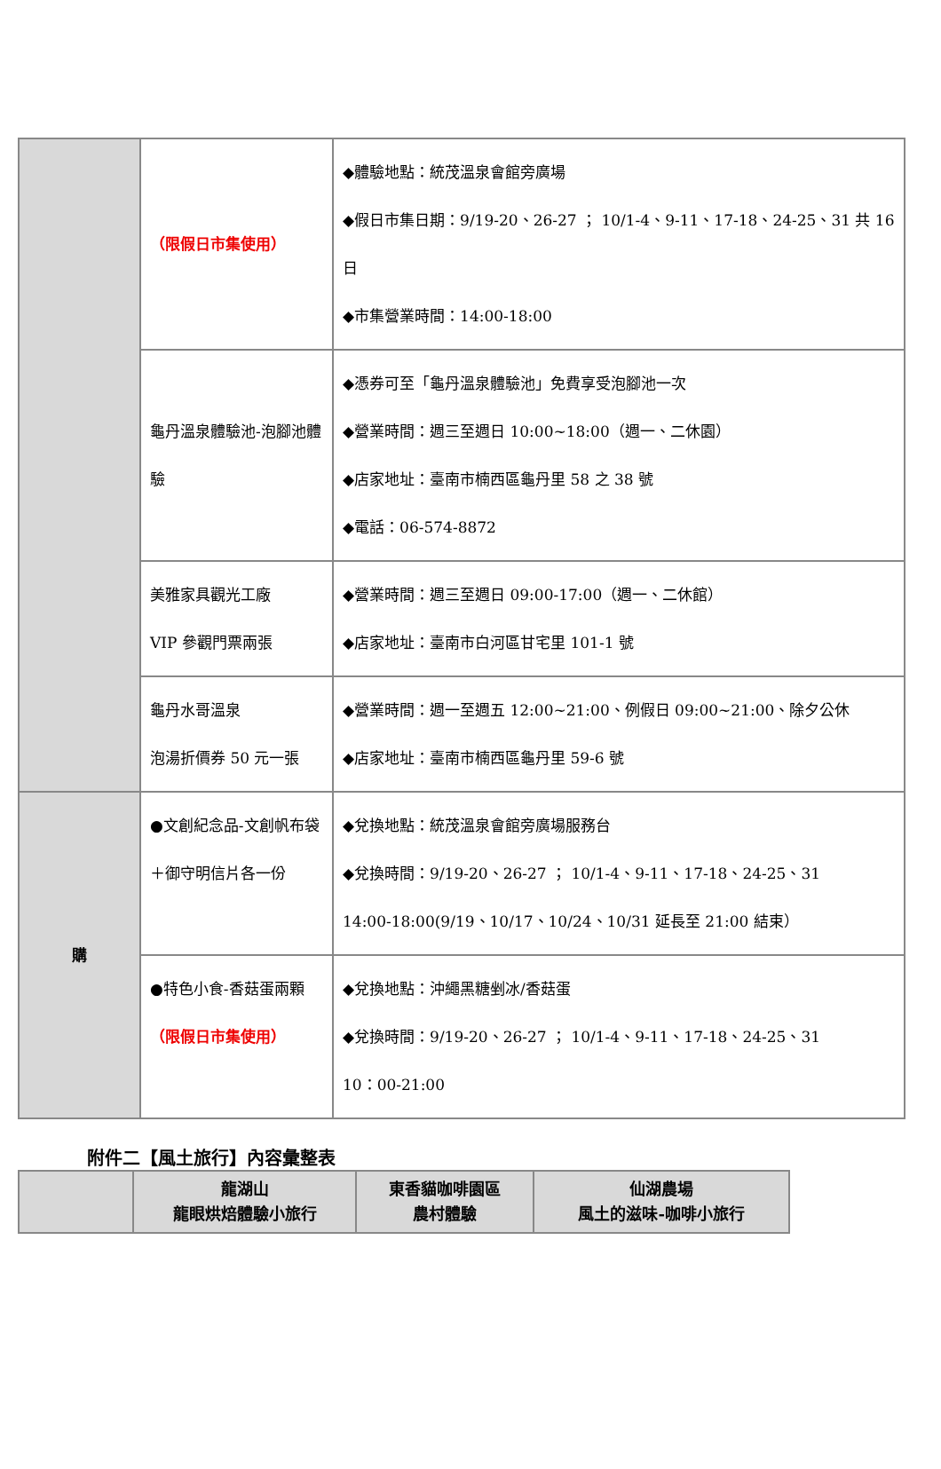| | （限假日市集使用） | ◆體驗地點：統茂溫泉會館旁廣場 ◆假日市集日期：9/19-20、26-27 ； 10/1-4、9-11、17-18、24-25、31 共 16 日 ◆市集營業時間：14:00-18:00 |
| | 龜丹溫泉體驗池-泡腳池體驗 | ◆憑券可至「龜丹溫泉體驗池」免費享受泡腳池一次 ◆營業時間：週三至週日 10:00~18:00（週一、二休園） ◆店家地址：臺南市楠西區龜丹里 58 之 38 號 ◆電話：06-574-8872 |
| | 美雅家具觀光工廠 VIP 參觀門票兩張 | ◆營業時間：週三至週日 09:00-17:00（週一、二休館） ◆店家地址：臺南市白河區甘宅里 101-1 號 |
| | 龜丹水哥溫泉 泡湯折價券 50 元一張 | ◆營業時間：週一至週五 12:00~21:00、例假日 09:00~21:00、除夕公休 ◆店家地址：臺南市楠西區龜丹里 59-6 號 |
| 購 | ●文創紀念品-文創帆布袋＋御守明信片各一份 | ◆兌換地點：統茂溫泉會館旁廣場服務台 ◆兌換時間：9/19-20、26-27 ； 10/1-4、9-11、17-18、24-25、31 14:00-18:00(9/19、10/17、10/24、10/31 延長至 21:00 結束） |
| | ●特色小食-香菇蛋兩顆 （限假日市集使用） | ◆兌換地點：沖繩黑糖剉冰/香菇蛋 ◆兌換時間：9/19-20、26-27 ； 10/1-4、9-11、17-18、24-25、31 10：00-21:00 |
附件二【風土旅行】內容彙整表
| | 龍湖山 龍眼烘焙體驗小旅行 | 東香貓咖啡園區 農村體驗 | 仙湖農場 風土的滋味-咖啡小旅行 |